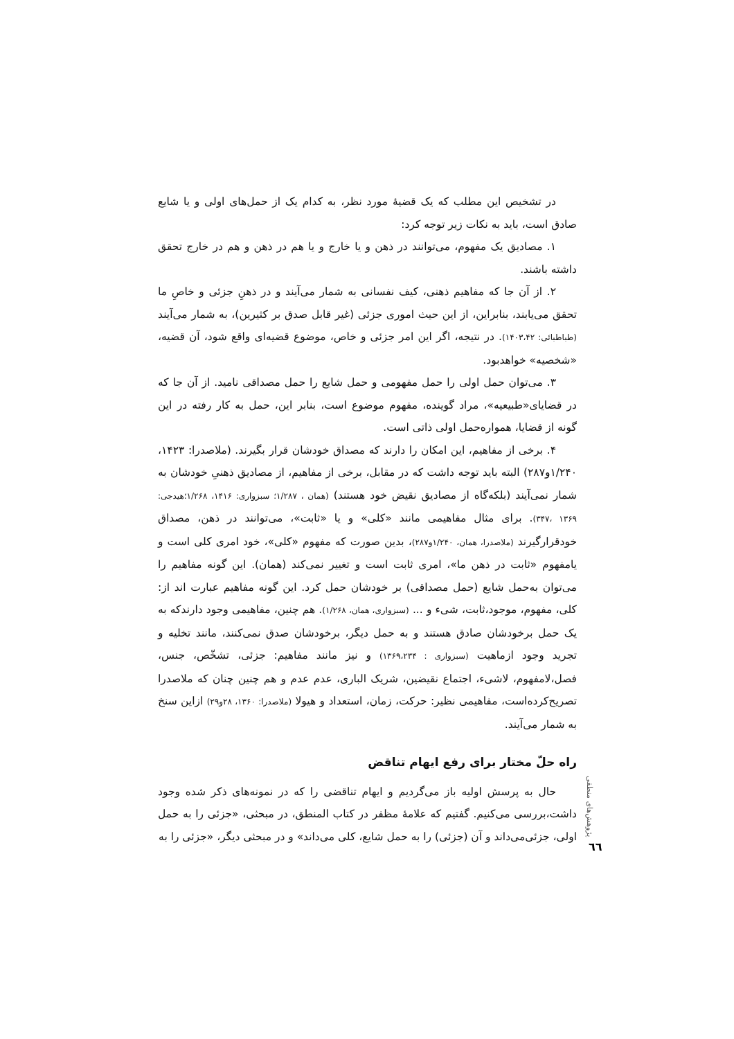در تشخیص این مطلب که یک قضیهٔ مورد نظر، به کدام یک از حمل‌های اولی و یا شایع صادق است، باید به نکات زیر توجه کرد:
۱. مصادیق یک مفهوم، می‌توانند در ذهن و یا خارج و یا هم در ذهن و هم در خارج تحقق داشته باشند.
۲. از آن جا که مفاهیم ذهنی، کیف نفسانی به شمار می‌آیند و در ذهنِ جزئی و خاصِ ما تحقق می‌یابند، بنابراین، از این حیث اموری جزئی (غیر قابل صدق بر کثیرین)، به شمار می‌آیند (طباطبائی: ۱۴۰۳،۴۲). در نتیجه، اگر این امر جزئی و خاص، موضوع قضیه‌ای واقع شود، آن قضیه، «شخصیه» خواهدبود.
۳. می‌توان حمل اولی را حمل مفهومی و حمل شایع را حمل مصداقی نامید. از آن جا که در قضایای«طبیعیه»، مراد گوینده، مفهوم موضوع است، بنابر این، حمل به کار رفته در این گونه از قضایا، همواره‌حمل اولی ذاتی است.
۴. برخی از مفاهیم، این امکان را دارند که مصداق خودشان قرار بگیرند. (ملاصدرا: ۱۴۲۳، ۱/۲۴۰و۲۸۷) البته باید توجه داشت که در مقابل، برخی از مفاهیم، از مصادیق ذهنیِ خودشان به شمار نمی‌آیند (بلکه‌گاه از مصادیق نقیض خود هستند) (همان ، ۱/۲۸۷؛ سبزواری: ۱۴۱۶، ۱/۲۶۸؛هیدجی: ۱۳۶۹ ،۳۴۷). برای مثال مفاهیمی مانند «کلی» و یا «ثابت»، می‌توانند در ذهن، مصداق خودقرارگیرند (ملاصدرا، همان، ۱/۲۴۰و۲۸۷)، بدین صورت که مفهوم «کلی»، خود امری کلی است و یامفهوم «ثابت در ذهن ما»، امری ثابت است و تغییر نمی‌کند (همان). این گونه مفاهیم را می‌توان به‌حمل شایع (حمل مصداقی) بر خودشان حمل کرد. این گونه مفاهیم عبارت اند از: کلی، مفهوم، موجود،ثابت، شیء و ... (سبزواری، همان، ۱/۲۶۸). هم چنین، مفاهیمی وجود دارندکه به یک حمل برخودشان صادق هستند و به حمل دیگر، برخودشان صدق نمی‌کنند، مانند تخلیه و تجرید وجود ازماهیت (سبزواری : ۱۳۶۹،۲۳۴) و نیز مانند مفاهیم: جزئی، تشخّص، جنس، فصل،لامفهوم، لاشیء، اجتماع نقیضین، شریک الباری، عدم عدم و هم چنین چنان که ملاصدرا تصریح‌کرده‌است، مفاهیمی نظیر: حرکت، زمان، استعداد و هیولا (ملاصدرا: ۱۳۶۰، ۲۸و۲۹) ازاین سنخ به شمار می‌آیند.
راه حلّ مختار برای رفع ایهام تناقض
حال به پرسش اولیه باز می‌گردیم و ایهام تناقضی را که در نمونه‌های ذکر شده وجود داشت،بررسی می‌کنیم. گفتیم که علامهٔ مظفر در کتاب المنطق، در مبحثی، «جزئی را به حمل اولی، جزئی‌می‌داند و آن (جزئی) را به حمل شایع، کلی می‌داند» و در مبحثی دیگر، «جزئی را به
پژوهش‌های منطقی
٦٦